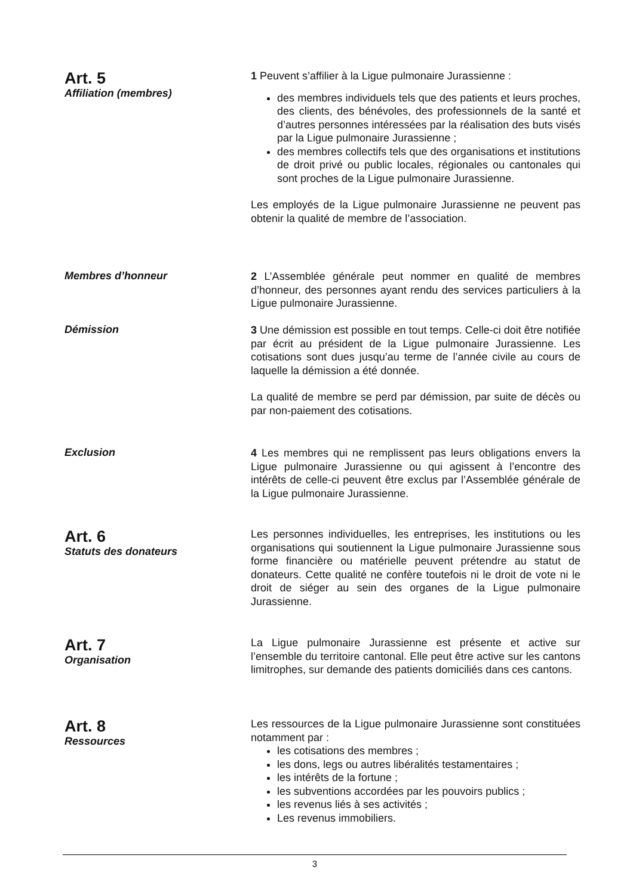Art. 5
Affiliation (membres)
1 Peuvent s’affilier à la Ligue pulmonaire Jurassienne :
des membres individuels tels que des patients et leurs proches, des clients, des bénévoles, des professionnels de la santé et d’autres personnes intéressées par la réalisation des buts visés par la Ligue pulmonaire Jurassienne ;
des membres collectifs tels que des organisations et institutions de droit privé ou public locales, régionales ou cantonales qui sont proches de la Ligue pulmonaire Jurassienne.
Les employés de la Ligue pulmonaire Jurassienne ne peuvent pas obtenir la qualité de membre de l’association.
Membres d’honneur
2 L’Assemblée générale peut nommer en qualité de membres d’honneur, des personnes ayant rendu des services particuliers à la Ligue pulmonaire Jurassienne.
Démission
3 Une démission est possible en tout temps. Celle-ci doit être notifiée par écrit au président de la Ligue pulmonaire Jurassienne. Les cotisations sont dues jusqu’au terme de l’année civile au cours de laquelle la démission a été donnée.
La qualité de membre se perd par démission, par suite de décès ou par non-paiement des cotisations.
Exclusion
4 Les membres qui ne remplissent pas leurs obligations envers la Ligue pulmonaire Jurassienne ou qui agissent à l’encontre des intérêts de celle-ci peuvent être exclus par l’Assemblée générale de la Ligue pulmonaire Jurassienne.
Art. 6
Statuts des donateurs
Les personnes individuelles, les entreprises, les institutions ou les organisations qui soutiennent la Ligue pulmonaire Jurassienne sous forme financière ou matérielle peuvent prétendre au statut de donateurs. Cette qualité ne confère toutefois ni le droit de vote ni le droit de siéger au sein des organes de la Ligue pulmonaire Jurassienne.
Art. 7
Organisation
La Ligue pulmonaire Jurassienne est présente et active sur l’ensemble du territoire cantonal. Elle peut être active sur les cantons limitrophes, sur demande des patients domiciliés dans ces cantons.
Art. 8
Ressources
Les ressources de la Ligue pulmonaire Jurassienne sont constituées notamment par :
les cotisations des membres ;
les dons, legs ou autres libéralités testamentaires ;
les intérêts de la fortune ;
les subventions accordées par les pouvoirs publics ;
les revenus liés à ses activités ;
Les revenus immobiliers.
3